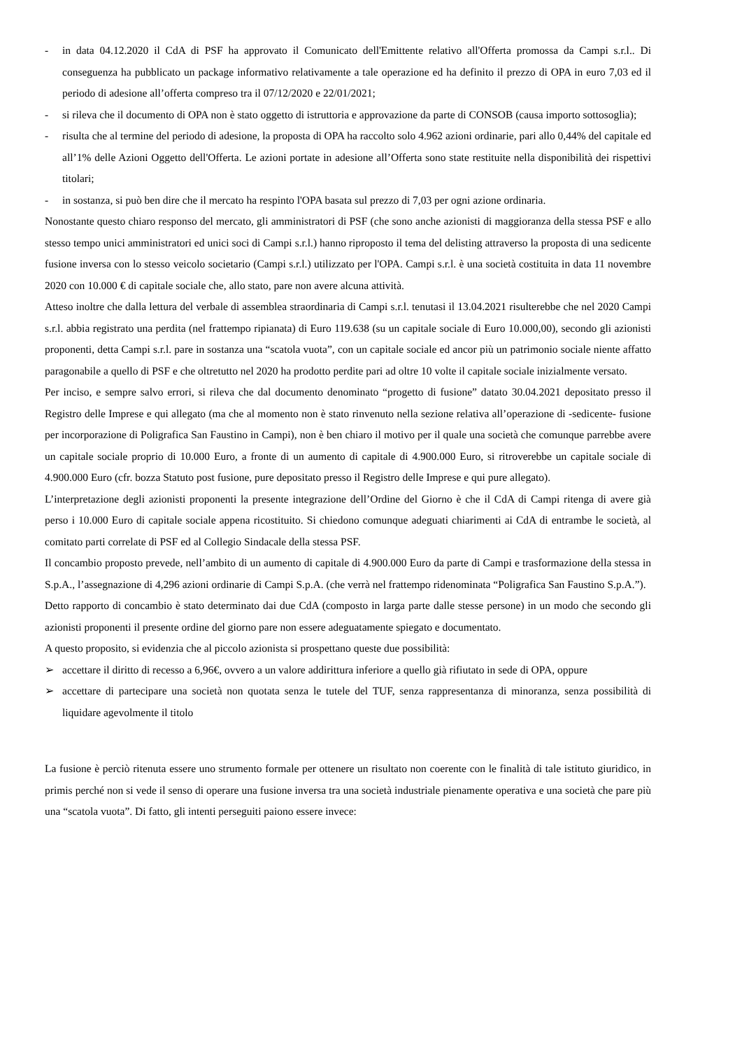- in data 04.12.2020 il CdA di PSF ha approvato il Comunicato dell'Emittente relativo all'Offerta promossa da Campi s.r.l.. Di conseguenza ha pubblicato un package informativo relativamente a tale operazione ed ha definito il prezzo di OPA in euro 7,03 ed il periodo di adesione all’offerta compreso tra il 07/12/2020 e 22/01/2021;
- si rileva che il documento di OPA non è stato oggetto di istruttoria e approvazione da parte di CONSOB (causa importo sottosoglia);
- risulta che al termine del periodo di adesione, la proposta di OPA ha raccolto solo 4.962 azioni ordinarie, pari allo 0,44% del capitale ed all’1% delle Azioni Oggetto dell'Offerta. Le azioni portate in adesione all’Offerta sono state restituite nella disponibilità dei rispettivi titolari;
- in sostanza, si può ben dire che il mercato ha respinto l'OPA basata sul prezzo di 7,03 per ogni azione ordinaria.
Nonostante questo chiaro responso del mercato, gli amministratori di PSF (che sono anche azionisti di maggioranza della stessa PSF e allo stesso tempo unici amministratori ed unici soci di Campi s.r.l.) hanno riproposto il tema del delisting attraverso la proposta di una sedicente fusione inversa con lo stesso veicolo societario (Campi s.r.l.) utilizzato per l'OPA. Campi s.r.l. è una società costituita in data 11 novembre 2020 con 10.000 € di capitale sociale che, allo stato, pare non avere alcuna attività.
Atteso inoltre che dalla lettura del verbale di assemblea straordinaria di Campi s.r.l. tenutasi il 13.04.2021 risulterebbe che nel 2020 Campi s.r.l. abbia registrato una perdita (nel frattempo ripianata) di Euro 119.638 (su un capitale sociale di Euro 10.000,00), secondo gli azionisti proponenti, detta Campi s.r.l. pare in sostanza una “scatola vuota”, con un capitale sociale ed ancor più un patrimonio sociale niente affatto paragonabile a quello di PSF e che oltretutto nel 2020 ha prodotto perdite pari ad oltre 10 volte il capitale sociale inizialmente versato.
Per inciso, e sempre salvo errori, si rileva che dal documento denominato “progetto di fusione” datato 30.04.2021 depositato presso il Registro delle Imprese e qui allegato (ma che al momento non è stato rinvenuto nella sezione relativa all’operazione di -sedicente- fusione per incorporazione di Poligrafica San Faustino in Campi), non è ben chiaro il motivo per il quale una società che comunque parrebbe avere un capitale sociale proprio di 10.000 Euro, a fronte di un aumento di capitale di 4.900.000 Euro, si ritroverebbe un capitale sociale di 4.900.000 Euro (cfr. bozza Statuto post fusione, pure depositato presso il Registro delle Imprese e qui pure allegato).
L’interpretazione degli azionisti proponenti la presente integrazione dell’Ordine del Giorno è che il CdA di Campi ritenga di avere già perso i 10.000 Euro di capitale sociale appena ricostituito. Si chiedono comunque adeguati chiarimenti ai CdA di entrambe le società, al comitato parti correlate di PSF ed al Collegio Sindacale della stessa PSF.
Il concambio proposto prevede, nell’ambito di un aumento di capitale di 4.900.000 Euro da parte di Campi e trasformazione della stessa in S.p.A., l’assegnazione di 4,296 azioni ordinarie di Campi S.p.A. (che verrà nel frattempo ridenominata “Poligrafica San Faustino S.p.A.”).
Detto rapporto di concambio è stato determinato dai due CdA (composto in larga parte dalle stesse persone) in un modo che secondo gli azionisti proponenti il presente ordine del giorno pare non essere adeguatamente spiegato e documentato.
A questo proposito, si evidenzia che al piccolo azionista si prospettano queste due possibilità:
➢ accettare il diritto di recesso a 6,96€, ovvero a un valore addirittura inferiore a quello già rifiutato in sede di OPA, oppure
➢ accettare di partecipare una società non quotata senza le tutele del TUF, senza rappresentanza di minoranza, senza possibilità di liquidare agevolmente il titolo
La fusione è perciò ritenuta essere uno strumento formale per ottenere un risultato non coerente con le finalità di tale istituto giuridico, in primis perché non si vede il senso di operare una fusione inversa tra una società industriale pienamente operativa e una società che pare più una “scatola vuota”. Di fatto, gli intenti perseguiti paiono essere invece: